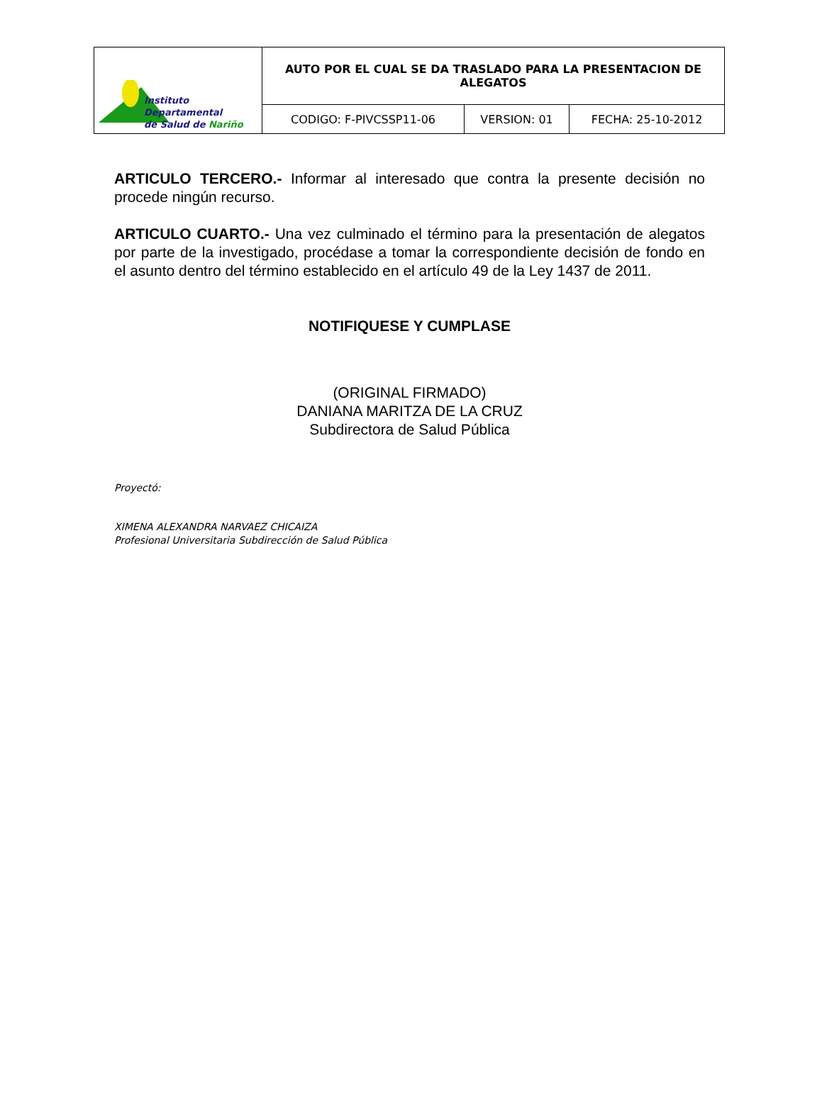| Instituto Departamental de Salud de Nariño | AUTO POR EL CUAL SE DA TRASLADO PARA LA PRESENTACION DE ALEGATOS | | |
| | CODIGO: F-PIVCSSP11-06 | VERSION: 01 | FECHA: 25-10-2012 |
ARTICULO TERCERO.- Informar al interesado que contra la presente decisión no procede ningún recurso.
ARTICULO CUARTO.- Una vez culminado el término para la presentación de alegatos por parte de la investigado, procédase a tomar la correspondiente decisión de fondo en el asunto dentro del término establecido en el artículo 49 de la Ley 1437 de 2011.
NOTIFIQUESE Y CUMPLASE
(ORIGINAL FIRMADO)
DANIANA MARITZA DE LA CRUZ
Subdirectora de Salud Pública
Proyectó:
XIMENA ALEXANDRA NARVAEZ CHICAIZA
Profesional Universitaria Subdirección de Salud Pública